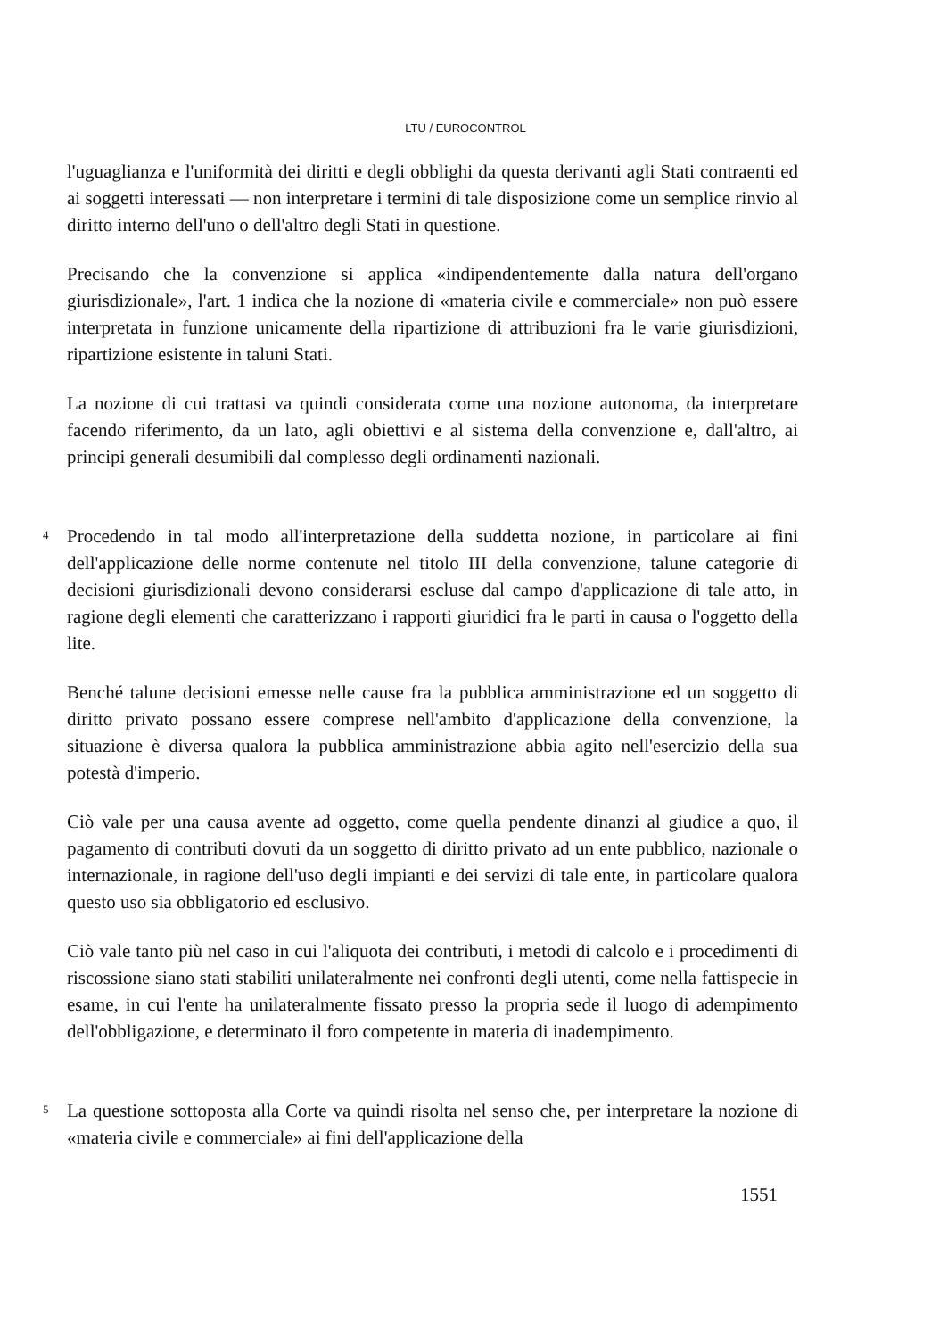LTU / EUROCONTROL
l'uguaglianza e l'uniformità dei diritti e degli obblighi da questa derivanti agli Stati contraenti ed ai soggetti interessati — non interpretare i termini di tale disposizione come un semplice rinvio al diritto interno dell'uno o dell'altro degli Stati in questione.
Precisando che la convenzione si applica «indipendentemente dalla natura dell'organo giurisdizionale», l'art. 1 indica che la nozione di «materia civile e commerciale» non può essere interpretata in funzione unicamente della ripartizione di attribuzioni fra le varie giurisdizioni, ripartizione esistente in taluni Stati.
La nozione di cui trattasi va quindi considerata come una nozione autonoma, da interpretare facendo riferimento, da un lato, agli obiettivi e al sistema della convenzione e, dall'altro, ai principi generali desumibili dal complesso degli ordinamenti nazionali.
4
Procedendo in tal modo all'interpretazione della suddetta nozione, in particolare ai fini dell'applicazione delle norme contenute nel titolo III della convenzione, talune categorie di decisioni giurisdizionali devono considerarsi escluse dal campo d'applicazione di tale atto, in ragione degli elementi che caratterizzano i rapporti giuridici fra le parti in causa o l'oggetto della lite.
Benché talune decisioni emesse nelle cause fra la pubblica amministrazione ed un soggetto di diritto privato possano essere comprese nell'ambito d'applicazione della convenzione, la situazione è diversa qualora la pubblica amministrazione abbia agito nell'esercizio della sua potestà d'imperio.
Ciò vale per una causa avente ad oggetto, come quella pendente dinanzi al giudice a quo, il pagamento di contributi dovuti da un soggetto di diritto privato ad un ente pubblico, nazionale o internazionale, in ragione dell'uso degli impianti e dei servizi di tale ente, in particolare qualora questo uso sia obbligatorio ed esclusivo.
Ciò vale tanto più nel caso in cui l'aliquota dei contributi, i metodi di calcolo e i procedimenti di riscossione siano stati stabiliti unilateralmente nei confronti degli utenti, come nella fattispecie in esame, in cui l'ente ha unilateralmente fissato presso la propria sede il luogo di adempimento dell'obbligazione, e determinato il foro competente in materia di inadempimento.
5
La questione sottoposta alla Corte va quindi risolta nel senso che, per interpretare la nozione di «materia civile e commerciale» ai fini dell'applicazione della
1551